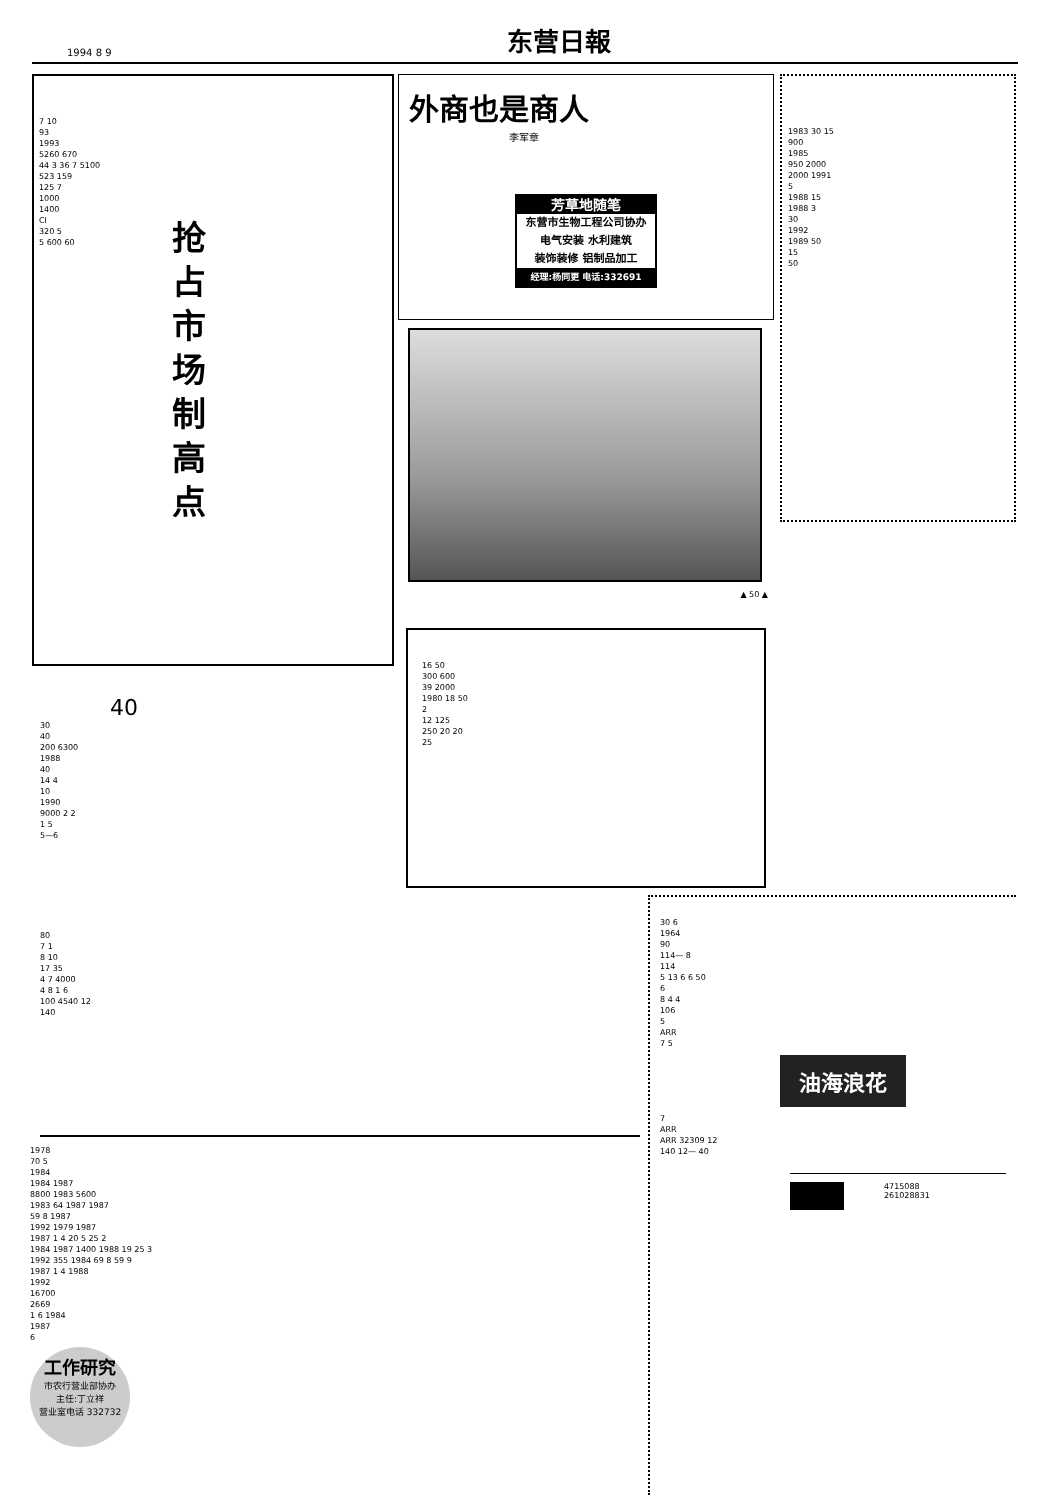1994 8 9
东营日報
抢占市场制高点
7 10
93
1993
5260 670
44 3 36 7 5100
523 159
125 7
1000
1400
CI
320 5
5 600 60
外商也是商人
李军章
芳草地随笔
东营市生物工程公司协办
电气安装 水利建筑
装饰装修 铝制品加工
经理:杨同更 电话:332691
▲ 50 ▲
16 50
300 600
39 2000
1980 18 50
2
12 125
250 20 20
25
1983 30 15
900
1985
950 2000
2000 1991
5
1988 15
1988 3
30
1992
1989 50
15
50
40
30
40
200 6300
1988
40
14 4
10
1990
9000 2 2
1 5
5—6
80
7 1
8 10
17 35
4 7 4000
4 8 1 6
100 4540 12
140
1978
70 5
1984
1984 1987
8800 1983 5600
1983 64 1987 1987
59 8 1987
1992 1979 1987
1987 1 4 20 5 25 2
1984 1987 1400 1988 19 25 3
1992 355 1984 69 8 59 9
1987 1 4 1988
1992
16700
2669
1 6 1984
1987
6
工作研究
市农行营业部协办
主任:丁立祥
营业室电话 332732
30 6
1964
90
114— 8
114
5 13 6 6 50
6
8 4 4
106
5
ARR
7 5
油海浪花
7
ARR
ARR 32309 12
140 12— 40
4715088
261028831